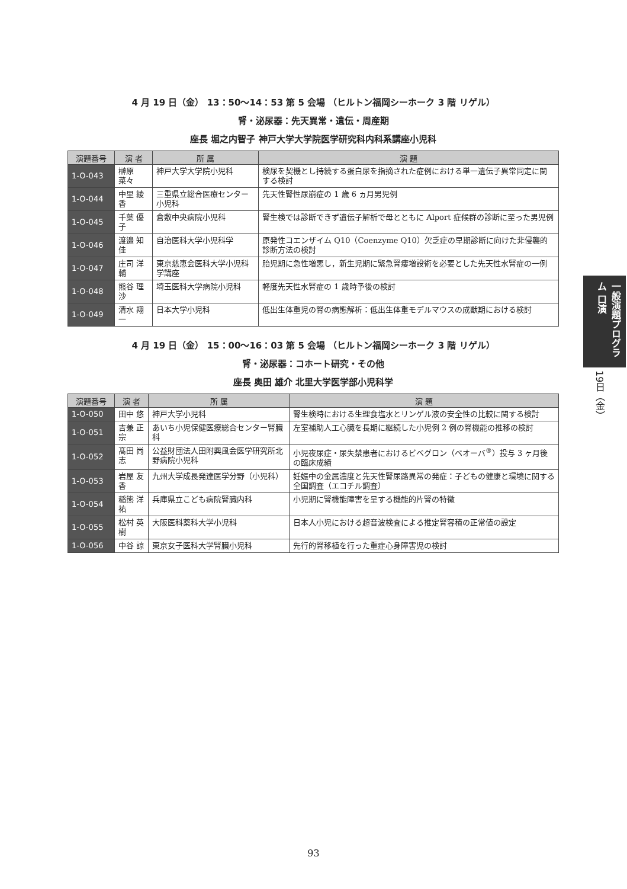4 月 19 日（金） 13：50〜14：53 第 5 会場 （ヒルトン福岡シーホーク 3 階 リゲル）
腎・泌尿器：先天異常・遺伝・周産期
座長 堀之内智子 神戸大学大学院医学研究科内科系講座小児科
| 演題番号 | 演 者 | 所 属 | 演 題 |
| --- | --- | --- | --- |
| 1-O-043 | 榊原 菜々 | 神戸大学大学院小児科 | 検尿を契機とし持続する蛋白尿を指摘された症例における単一遺伝子異常同定に関する検討 |
| 1-O-044 | 中里 綾香 | 三重県立総合医療センター小児科 | 先天性腎性尿崩症の 1 歳 6 ヵ月男児例 |
| 1-O-045 | 千葉 優子 | 倉敷中央病院小児科 | 腎生検では診断できず遺伝子解析で母とともに Alport 症候群の診断に至った男児例 |
| 1-O-046 | 渡邉 知佳 | 自治医科大学小児科学 | 原発性コエンザイム Q10（Coenzyme Q10）欠乏症の早期診断に向けた非侵襲的診断方法の検討 |
| 1-O-047 | 庄司 洋輔 | 東京慈恵会医科大学小児科学講座 | 胎児期に急性増悪し，新生児期に緊急腎瘻増設術を必要とした先天性水腎症の一例 |
| 1-O-048 | 熊谷 理沙 | 埼玉医科大学病院小児科 | 軽度先天性水腎症の 1 歳時予後の検討 |
| 1-O-049 | 清水 翔一 | 日本大学小児科 | 低出生体重児の腎の病態解析：低出生体重モデルマウスの成獣期における検討 |
4 月 19 日（金） 15：00〜16：03 第 5 会場 （ヒルトン福岡シーホーク 3 階 リゲル）
腎・泌尿器：コホート研究・その他
座長 奥田 雄介 北里大学医学部小児科学
| 演題番号 | 演 者 | 所 属 | 演 題 |
| --- | --- | --- | --- |
| 1-O-050 | 田中 悠 | 神戸大学小児科 | 腎生検時における生理食塩水とリンゲル液の安全性の比較に関する検討 |
| 1-O-051 | 吉兼 正宗 | あいち小児保健医療総合センター腎臓科 | 左室補助人工心臓を長期に継続した小児例 2 例の腎機能の推移の検討 |
| 1-O-052 | 髙田 尚志 | 公益財団法人田附興風会医学研究所北野病院小児科 | 小児夜尿症・尿失禁患者におけるビベグロン（ベオーバ<sup>®</sup>）投与 3 ヶ月後の臨床成績 |
| 1-O-053 | 岩屋 友香 | 九州大学成長発達医学分野（小児科） | 妊娠中の金属濃度と先天性腎尿路異常の発症：子どもの健康と環境に関する全国調査（エコチル調査） |
| 1-O-054 | 稲熊 洋祐 | 兵庫県立こども病院腎臓内科 | 小児期に腎機能障害を呈する機能的片腎の特徴 |
| 1-O-055 | 松村 英樹 | 大阪医科薬科大学小児科 | 日本人小児における超音波検査による推定腎容積の正常値の設定 |
| 1-O-056 | 中谷 諒 | 東京女子医科大学腎臓小児科 | 先行的腎移植を行った重症心身障害児の検討 |
一般演題プログラム 口演
19日（金）
93